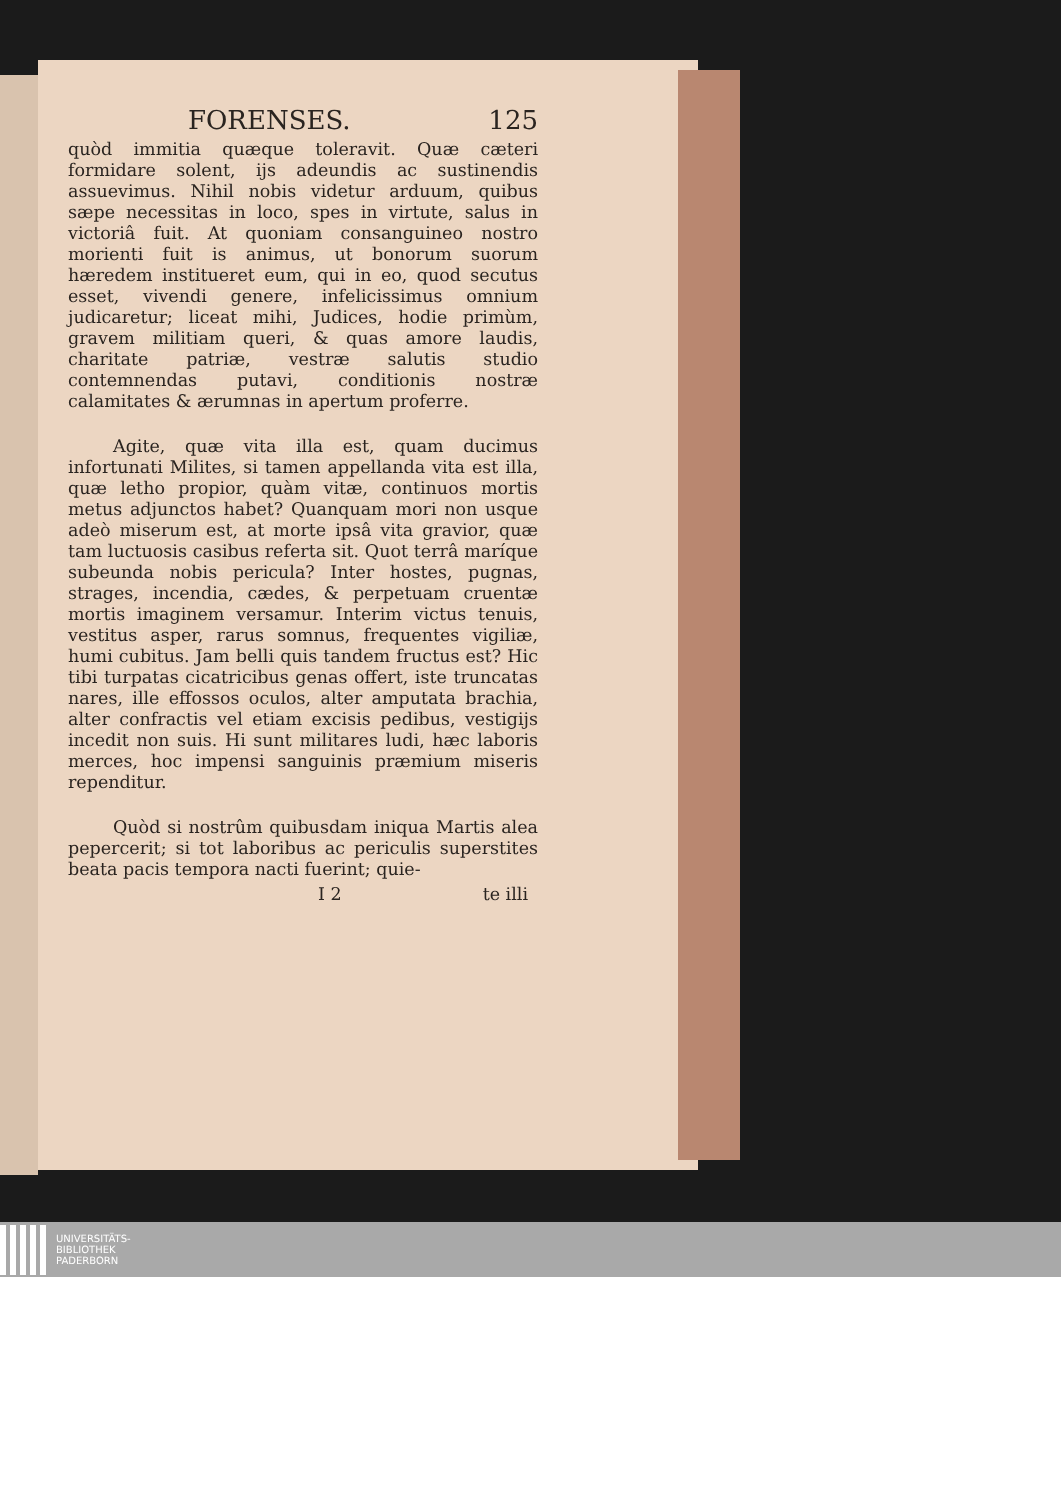FORENSES. 125
quòd immitia quæque toleravit. Quæ cæteri formidare solent, ijs adeundis ac sustinendis assuevimus. Nihil nobis videtur arduum, quibus sæpe necessitas in loco, spes in virtute, salus in victoriâ fuit. At quoniam consanguineo nostro morienti fuit is animus, ut bonorum suorum hæredem institueret eum, qui in eo, quod secutus esset, vivendi genere, infelicissimus omnium judicaretur; liceat mihi, Judices, hodie primùm, gravem militiam queri, & quas amore laudis, charitate patriæ, vestræ salutis studio contemnendas putavi, conditionis nostræ calamitates & ærumnas in apertum proferre.
Agite, quæ vita illa est, quam ducimus infortunati Milites, si tamen appellanda vita est illa, quæ letho propior, quàm vitæ, continuos mortis metus adjunctos habet? Quanquam mori non usque adeò miserum est, at morte ipsâ vita gravior, quæ tam luctuosis casibus referta sit. Quot terrâ maríque subeunda nobis pericula? Inter hostes, pugnas, strages, incendia, cædes, & perpetuam cruentæ mortis imaginem versamur. Interim victus tenuis, vestitus asper, rarus somnus, frequentes vigiliæ, humi cubitus. Jam belli quis tandem fructus est? Hic tibi turpatas cicatricibus genas offert, iste truncatas nares, ille effossos oculos, alter amputata brachia, alter confractis vel etiam excisis pedibus, vestigijs incedit non suis. Hi sunt militares ludi, hæc laboris merces, hoc impensi sanguinis præmium miseris rependitur.
Quòd si nostrûm quibusdam iniqua Martis alea pepercerit; si tot laboribus ac periculis superstites beata pacis tempora nacti fuerint; quie-
I 2 te illi
UNIVERSITÄTS-
BIBLIOTHEK
PADERBORN